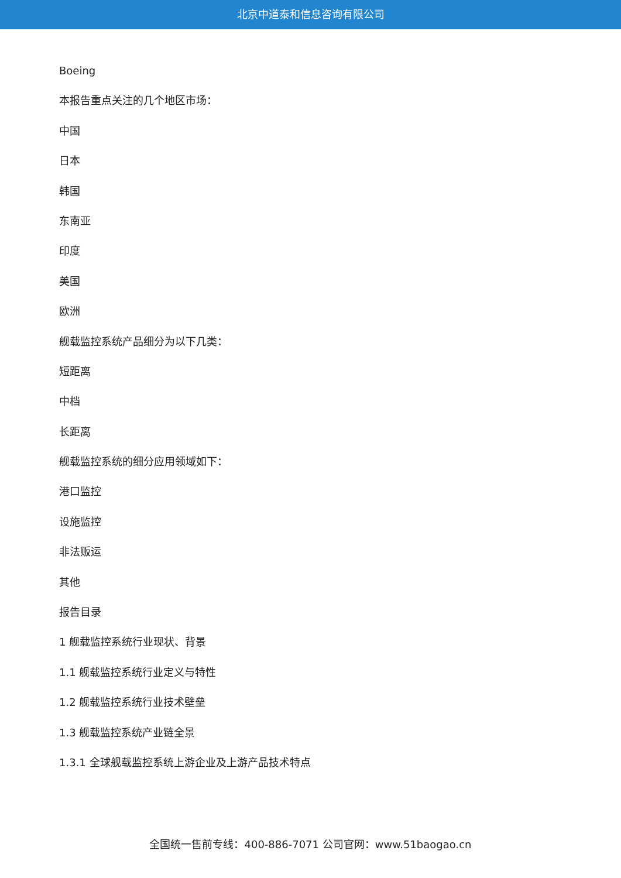北京中道泰和信息咨询有限公司
Boeing
本报告重点关注的几个地区市场：
中国
日本
韩国
东南亚
印度
美国
欧洲
舰载监控系统产品细分为以下几类：
短距离
中档
长距离
舰载监控系统的细分应用领域如下：
港口监控
设施监控
非法贩运
其他
报告目录
1 舰载监控系统行业现状、背景
1.1 舰载监控系统行业定义与特性
1.2 舰载监控系统行业技术壁垒
1.3 舰载监控系统产业链全景
1.3.1 全球舰载监控系统上游企业及上游产品技术特点
全国统一售前专线：400-886-7071 公司官网：www.51baogao.cn